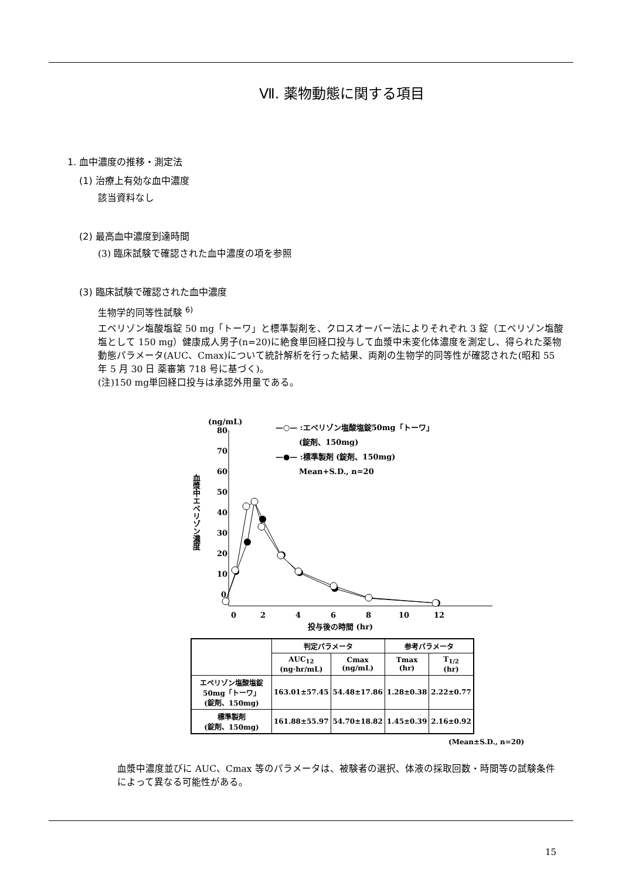Ⅶ. 薬物動態に関する項目
1. 血中濃度の推移・測定法
(1) 治療上有効な血中濃度
該当資料なし
(2) 最高血中濃度到達時間
(3) 臨床試験で確認された血中濃度の項を参照
(3) 臨床試験で確認された血中濃度
生物学的同等性試験 <sup>6)</sup>
エペリゾン塩酸塩錠 50 mg「トーワ」と標準製剤を、クロスオーバー法によりそれぞれ 3 錠（エペリゾン塩酸塩として 150 mg）健康成人男子(n=20)に絶食単回経口投与して血漿中未変化体濃度を測定し、得られた薬物動態パラメータ(AUC、Cmax)について統計解析を行った結果、両剤の生物学的同等性が確認された(昭和 55 年 5 月 30 日 薬審第 718 号に基づく)。
(注)150 mg単回経口投与は承認外用量である。
(ng/mL)
80
70
60
50
40
30
20
10
0
血漿中エペリゾン濃度
0
2
4
6
8
10
12
投与後の時間 (hr)
—○— :エペリゾン塩酸塩錠50mg「トーワ」
(錠剤、150mg)
—●— :標準製剤 (錠剤、150mg)
Mean+S.D., n=20
| | 判定パラメータ | | 参考パラメータ | |
| --- | --- | --- | --- | --- |
| | AUC<sub>12</sub> (ng·hr/mL) | Cmax (ng/mL) | Tmax (hr) | T<sub>1/2</sub> (hr) |
| エペリゾン塩酸塩錠 50mg「トーワ」 (錠剤、150mg) | 163.01±57.45 | 54.48±17.86 | 1.28±0.38 | 2.22±0.77 |
| 標準製剤 (錠剤、150mg) | 161.88±55.97 | 54.70±18.82 | 1.45±0.39 | 2.16±0.92 |
(Mean±S.D., n=20)
血漿中濃度並びに AUC、Cmax 等のパラメータは、被験者の選択、体液の採取回数・時間等の試験条件によって異なる可能性がある。
15